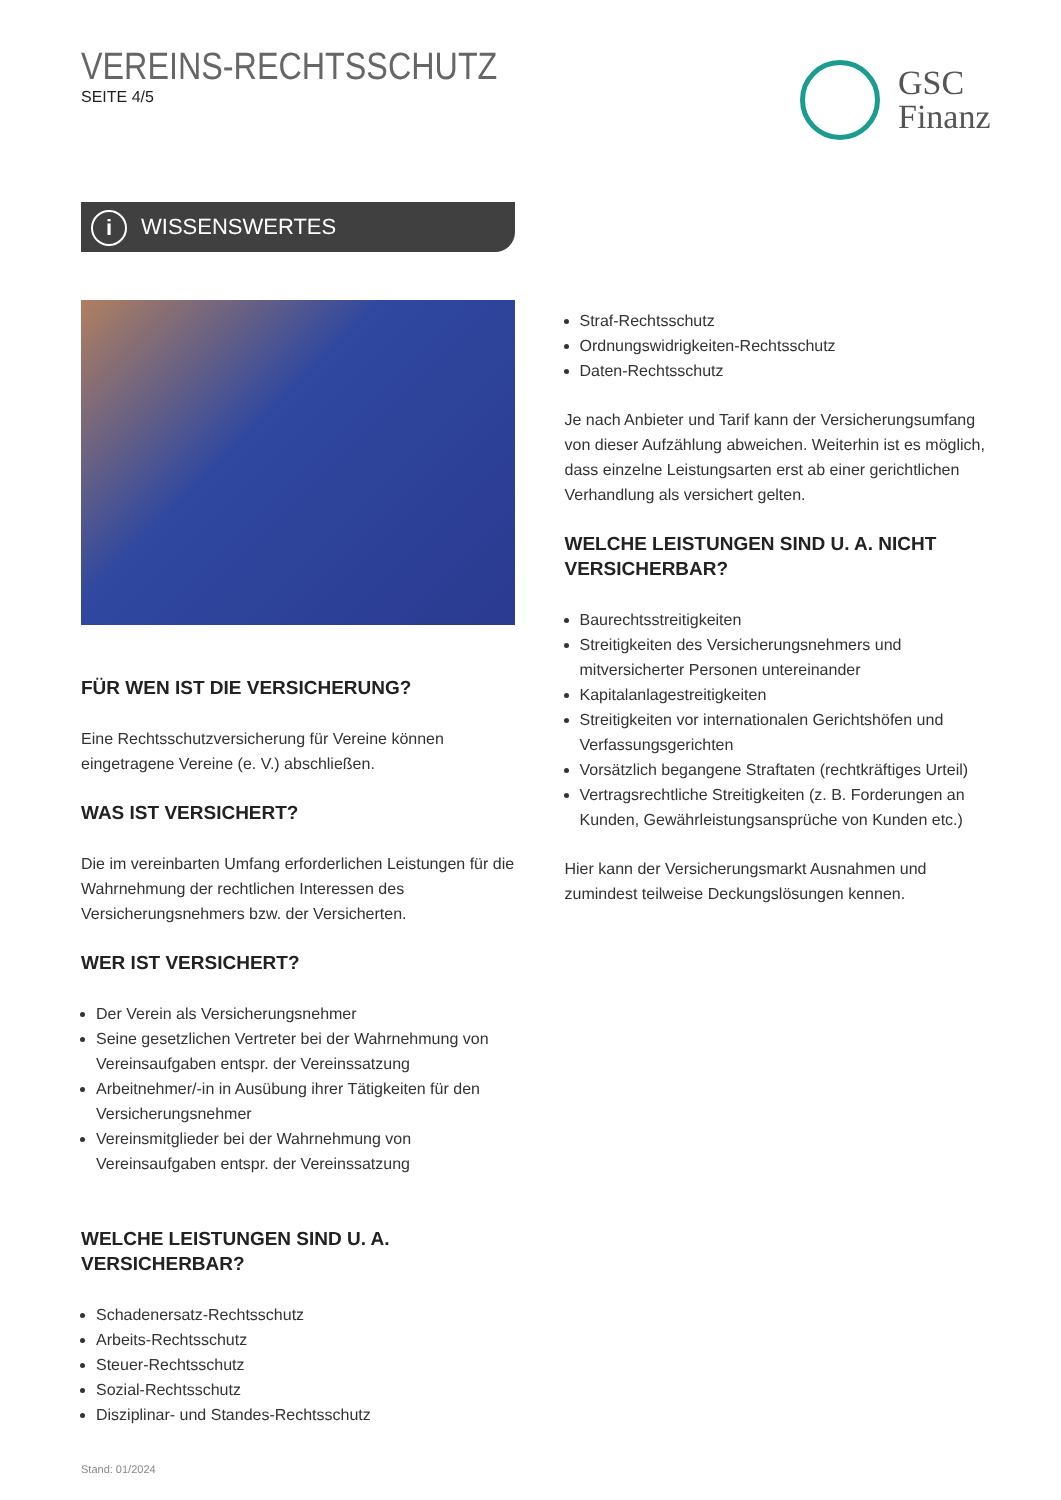VEREINS-RECHTSSCHUTZ
SEITE 4/5
GSC
Finanz
i WISSENSWERTES
FÜR WEN IST DIE VERSICHERUNG?
Eine Rechtsschutzversicherung für Vereine können eingetragene Vereine (e. V.) abschließen.
WAS IST VERSICHERT?
Die im vereinbarten Umfang erforderlichen Leistungen für die Wahrnehmung der rechtlichen Interessen des Versicherungsnehmers bzw. der Versicherten.
WER IST VERSICHERT?
Der Verein als Versicherungsnehmer
Seine gesetzlichen Vertreter bei der Wahrnehmung von Vereinsaufgaben entspr. der Vereinssatzung
Arbeitnehmer/-in in Ausübung ihrer Tätigkeiten für den Versicherungsnehmer
Vereinsmitglieder bei der Wahrnehmung von Vereinsaufgaben entspr. der Vereinssatzung
WELCHE LEISTUNGEN SIND U. A. VERSICHERBAR?
Schadenersatz-Rechtsschutz
Arbeits-Rechtsschutz
Steuer-Rechtsschutz
Sozial-Rechtsschutz
Disziplinar- und Standes-Rechtsschutz
Stand: 01/2024
Straf-Rechtsschutz
Ordnungswidrigkeiten-Rechtsschutz
Daten-Rechtsschutz
Je nach Anbieter und Tarif kann der Versicherungsumfang von dieser Aufzählung abweichen. Weiterhin ist es möglich, dass einzelne Leistungsarten erst ab einer gerichtlichen Verhandlung als versichert gelten.
WELCHE LEISTUNGEN SIND U. A. NICHT VERSICHERBAR?
Baurechtsstreitigkeiten
Streitigkeiten des Versicherungsnehmers und mitversicherter Personen untereinander
Kapitalanlagestreitigkeiten
Streitigkeiten vor internationalen Gerichtshöfen und Verfassungsgerichten
Vorsätzlich begangene Straftaten (rechtkräftiges Urteil)
Vertragsrechtliche Streitigkeiten (z. B. Forderungen an Kunden, Gewährleistungsansprüche von Kunden etc.)
Hier kann der Versicherungsmarkt Ausnahmen und zumindest teilweise Deckungslösungen kennen.